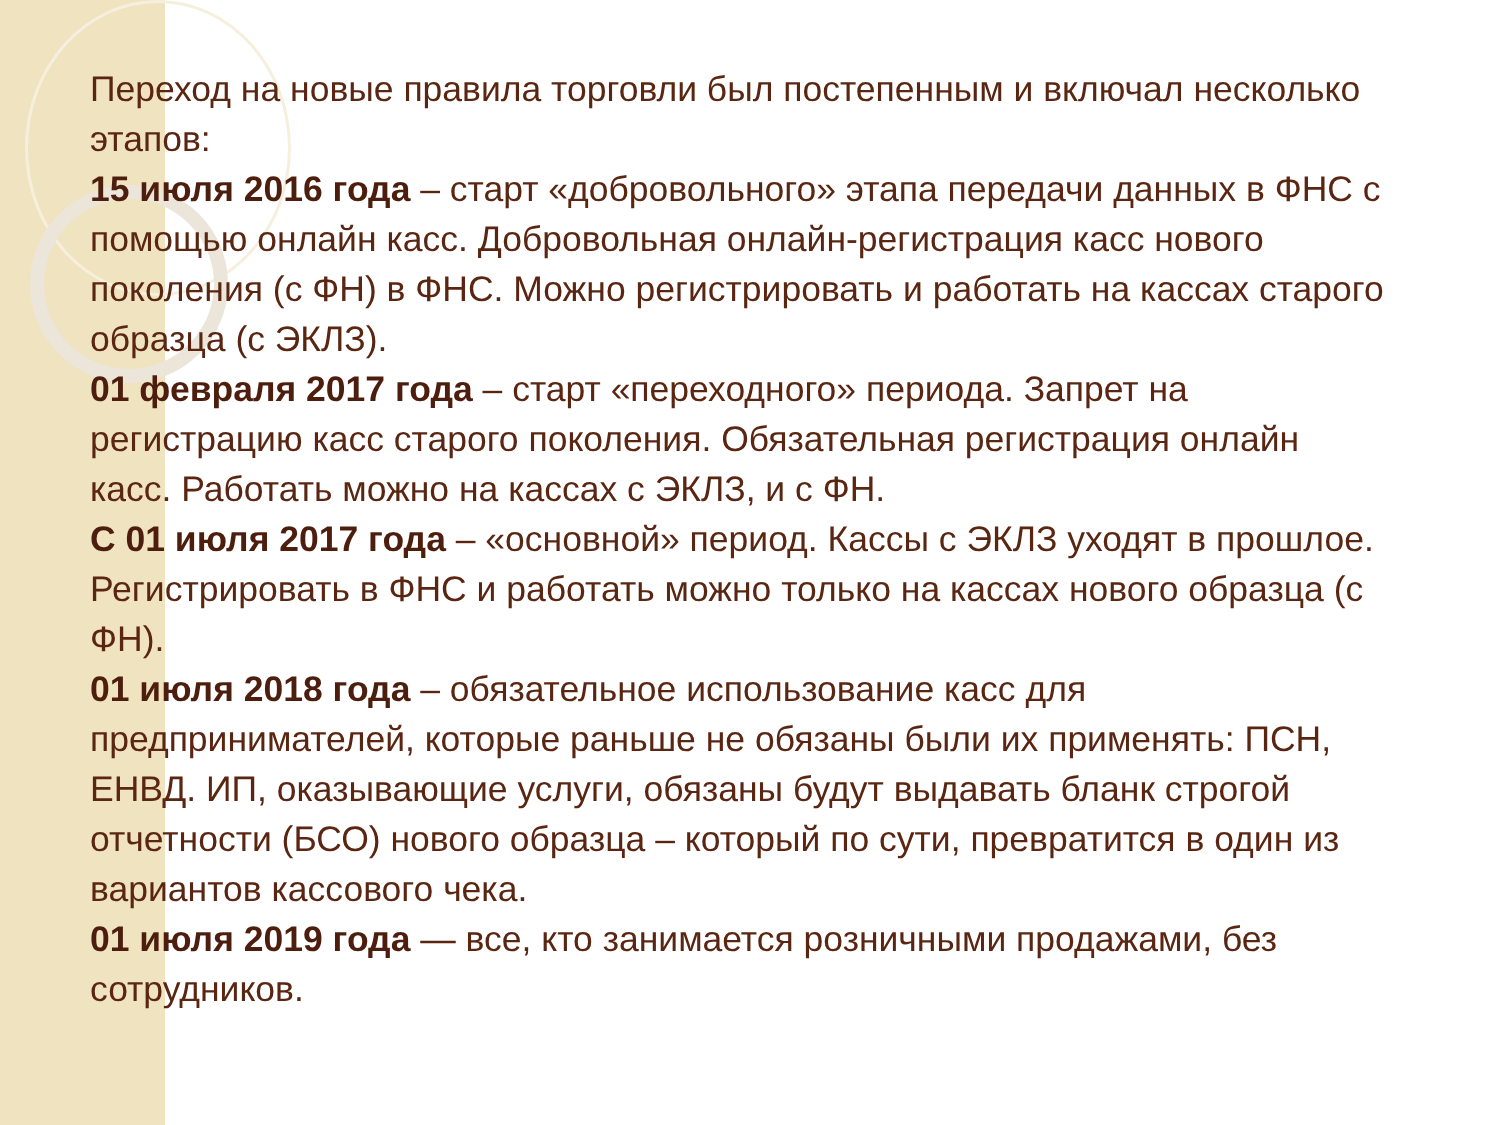Переход на новые правила торговли был постепенным и включал несколько этапов:
15 июля 2016 года – старт «добровольного» этапа передачи данных в ФНС с помощью онлайн касс. Добровольная онлайн-регистрация касс нового поколения (с ФН) в ФНС. Можно регистрировать и работать на кассах старого образца (с ЭКЛЗ).
01 февраля 2017 года – старт «переходного» периода. Запрет на регистрацию касс старого поколения. Обязательная регистрация онлайн касс. Работать можно на кассах с ЭКЛЗ, и с ФН.
С 01 июля 2017 года – «основной» период. Кассы с ЭКЛЗ уходят в прошлое. Регистрировать в ФНС и работать можно только на кассах нового образца (с ФН).
01 июля 2018 года – обязательное использование касс для предпринимателей, которые раньше не обязаны были их применять: ПСН, ЕНВД. ИП, оказывающие услуги, обязаны будут выдавать бланк строгой отчетности (БСО) нового образца – который по сути, превратится в один из вариантов кассового чека.
01 июля 2019 года — все, кто занимается розничными продажами, без сотрудников.